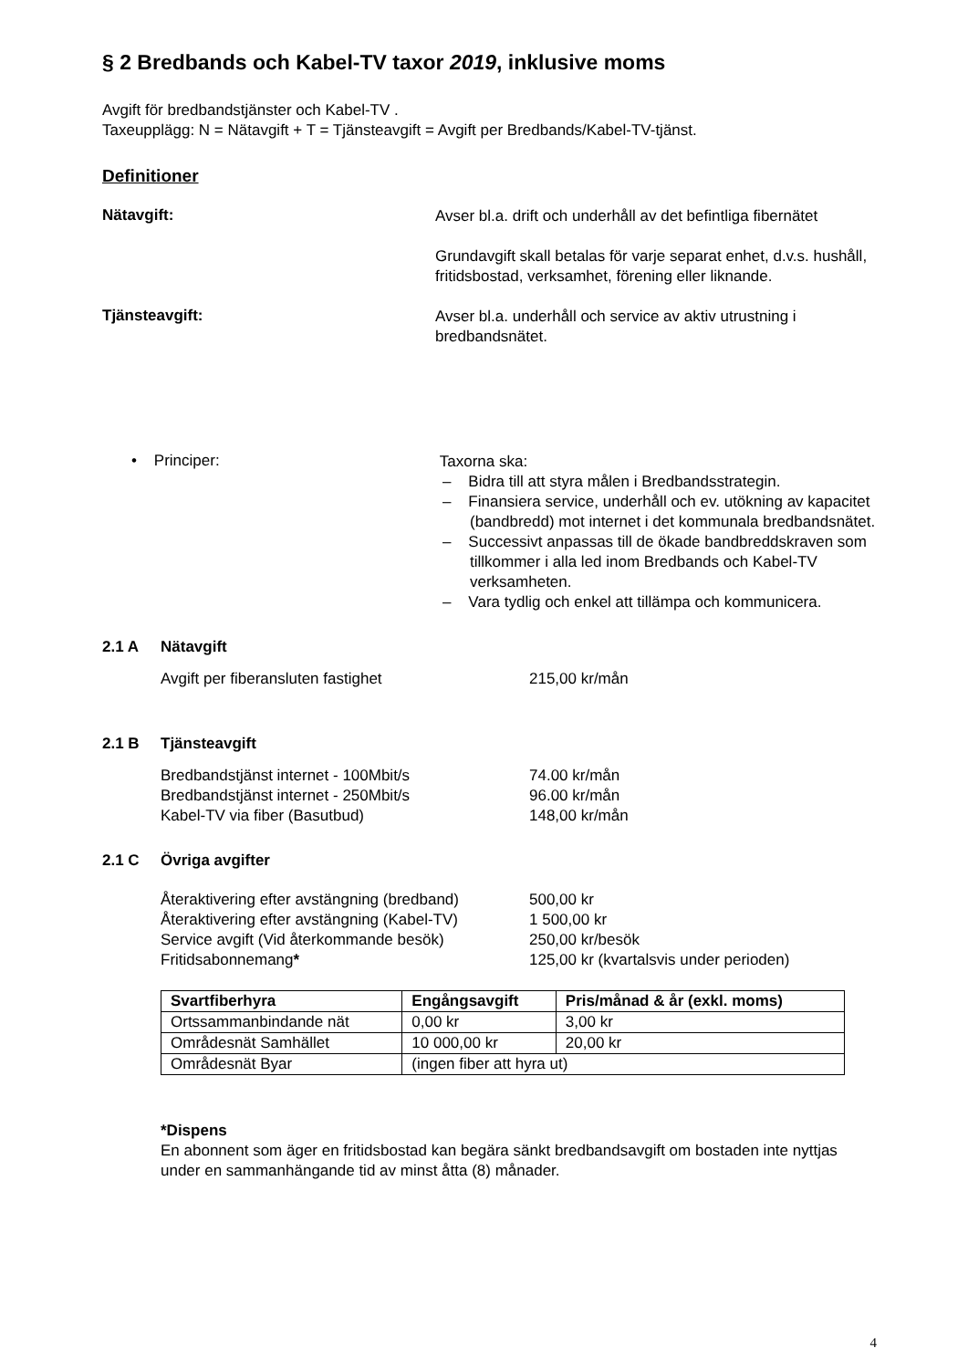§ 2 Bredbands och Kabel-TV taxor 2019, inklusive moms
Avgift för bredbandstjänster och Kabel-TV .
Taxeupplägg: N = Nätavgift + T = Tjänsteavgift = Avgift per Bredbands/Kabel-TV-tjänst.
Definitioner
Nätavgift:
Avser bl.a. drift och underhåll av det befintliga fibernätet
Grundavgift skall betalas för varje separat enhet, d.v.s. hushåll, fritidsbostad, verksamhet, förening eller liknande.
Tjänsteavgift:
Avser bl.a. underhåll och service av aktiv utrustning i bredbandsnätet.
• Principer:
Taxorna ska:
– Bidra till att styra målen i Bredbandsstrategin.
– Finansiera service, underhåll och ev. utökning av kapacitet (bandbredd) mot internet i det kommunala bredbandsnätet.
– Successivt anpassas till de ökade bandbreddskraven som tillkommer i alla led inom Bredbands och Kabel-TV verksamheten.
– Vara tydlig och enkel att tillämpa och kommunicera.
2.1 A Nätavgift
Avgift per fiberansluten fastighet 215,00 kr/mån
2.1 B Tjänsteavgift
Bredbandstjänst internet - 100Mbit/s 74.00 kr/mån
Bredbandstjänst internet - 250Mbit/s 96.00 kr/mån
Kabel-TV via fiber (Basutbud) 148,00 kr/mån
2.1 C Övriga avgifter
Återaktivering efter avstängning (bredband)
500,00 kr
Återaktivering efter avstängning (Kabel-TV)
1 500,00 kr
Service avgift (Vid återkommande besök) 250,00 kr/besök
Fritidsabonnemang* 125,00 kr (kvartalsvis under perioden)
| Svartfiberhyra | Engångsavgift | Pris/månad & år (exkl. moms) |
| --- | --- | --- |
| Ortssammanbindande nät | 0,00 kr | 3,00 kr |
| Områdesnät Samhället | 10 000,00 kr | 20,00 kr |
| Områdesnät Byar | (ingen fiber att hyra ut) | |
*Dispens
En abonnent som äger en fritidsbostad kan begära sänkt bredbandsavgift om bostaden inte nyttjas under en sammanhängande tid av minst åtta (8) månader.
4